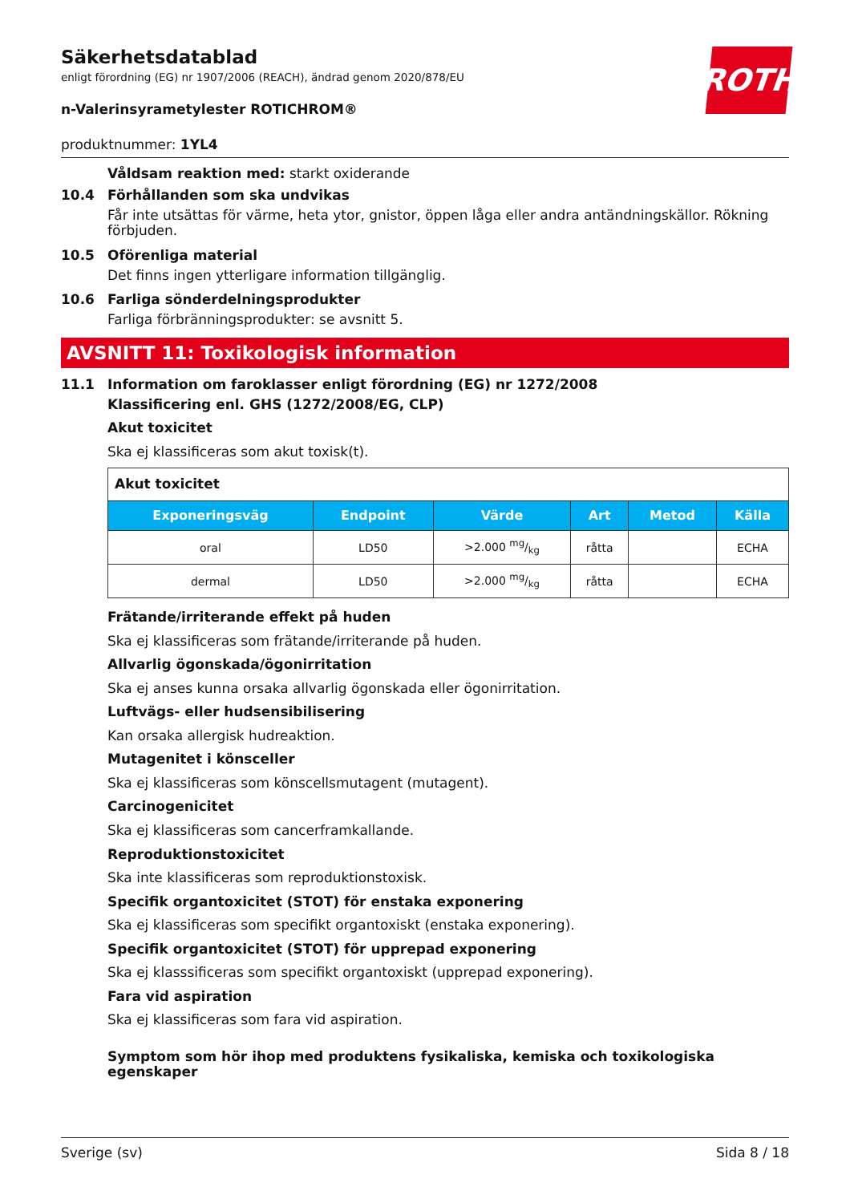ROTH
Säkerhetsdatablad
enligt förordning (EG) nr 1907/2006 (REACH), ändrad genom 2020/878/EU
n-Valerinsyrametylester ROTICHROM®
produktnummer: 1YL4
Våldsam reaktion med: starkt oxiderande
10.4 Förhållanden som ska undvikas
Får inte utsättas för värme, heta ytor, gnistor, öppen låga eller andra antändningskällor. Rökning förbjuden.
10.5 Oförenliga material
Det finns ingen ytterligare information tillgänglig.
10.6 Farliga sönderdelningsprodukter
Farliga förbränningsprodukter: se avsnitt 5.
AVSNITT 11: Toxikologisk information
11.1 Information om faroklasser enligt förordning (EG) nr 1272/2008
Klassificering enl. GHS (1272/2008/EG, CLP)
Akut toxicitet
Ska ej klassificeras som akut toxisk(t).
| Akut toxicitet | | | | | |
| Exponeringsväg | Endpoint | Värde | Art | Metod | Källa |
| oral | LD50 | >2.000 mg/kg | råtta | | ECHA |
| dermal | LD50 | >2.000 mg/kg | råtta | | ECHA |
Frätande/irriterande effekt på huden
Ska ej klassificeras som frätande/irriterande på huden.
Allvarlig ögonskada/ögonirritation
Ska ej anses kunna orsaka allvarlig ögonskada eller ögonirritation.
Luftvägs- eller hudsensibilisering
Kan orsaka allergisk hudreaktion.
Mutagenitet i könsceller
Ska ej klassificeras som könscellsmutagent (mutagent).
Carcinogenicitet
Ska ej klassificeras som cancerframkallande.
Reproduktionstoxicitet
Ska inte klassificeras som reproduktionstoxisk.
Specifik organtoxicitet (STOT) för enstaka exponering
Ska ej klassificeras som specifikt organtoxiskt (enstaka exponering).
Specifik organtoxicitet (STOT) för upprepad exponering
Ska ej klasssificeras som specifikt organtoxiskt (upprepad exponering).
Fara vid aspiration
Ska ej klassificeras som fara vid aspiration.
Symptom som hör ihop med produktens fysikaliska, kemiska och toxikologiska egenskaper
Sverige (sv) Sida 8 / 18